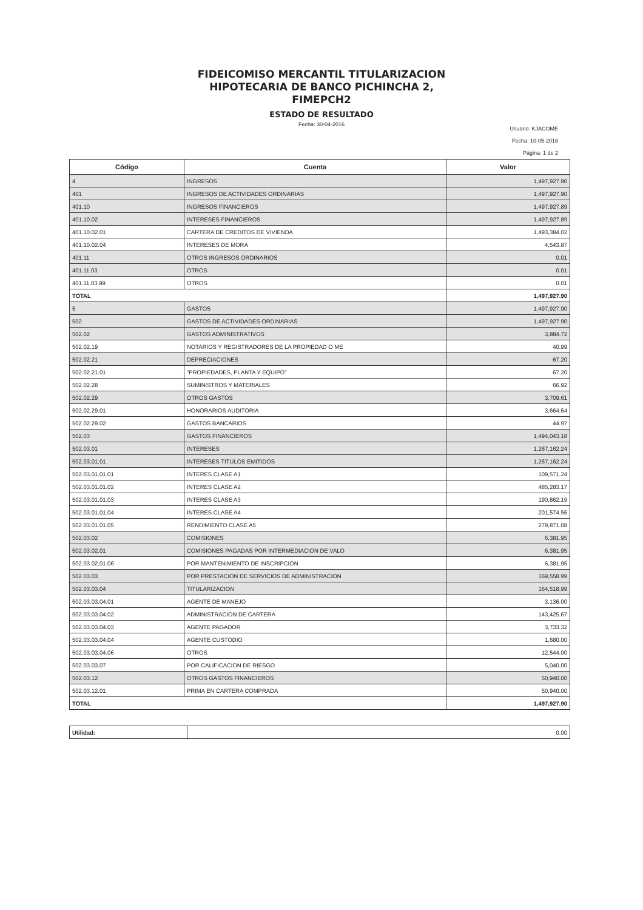FIDEICOMISO MERCANTIL TITULARIZACION
HIPOTECARIA DE BANCO PICHINCHA 2,
FIMEPCH2
ESTADO DE RESULTADO
Fecha: 30-04-2016
Usuario: KJACOME
Fecha: 10-05-2016
Página: 1 de 2
| Código | Cuenta | Valor |
| --- | --- | --- |
| 4 | INGRESOS | 1,497,927.90 |
| 401 | INGRESOS DE ACTIVIDADES ORDINARIAS | 1,497,927.90 |
| 401.10 | INGRESOS FINANCIEROS | 1,497,927.89 |
| 401.10.02 | INTERESES FINANCIEROS | 1,497,927.89 |
| 401.10.02.01 | CARTERA DE CREDITOS DE VIVIENDA | 1,493,384.02 |
| 401.10.02.04 | INTERESES DE MORA | 4,543.87 |
| 401.11 | OTROS INGRESOS ORDINARIOS | 0.01 |
| 401.11.03 | OTROS | 0.01 |
| 401.11.03.99 | OTROS | 0.01 |
| TOTAL | | 1,497,927.90 |
| 5 | GASTOS | 1,497,927.90 |
| 502 | GASTOS DE ACTIVIDADES ORDINARIAS | 1,497,927.90 |
| 502.02 | GASTOS ADMINISTRATIVOS | 3,884.72 |
| 502.02.19 | NOTARIOS Y REGISTRADORES DE LA PROPIEDAD O ME | 40.99 |
| 502.02.21 | DEPRECIACIONES | 67.20 |
| 502.02.21.01 | "PROPIEDADES, PLANTA Y EQUIPO" | 67.20 |
| 502.02.28 | SUMINISTROS Y MATERIALES | 66.92 |
| 502.02.29 | OTROS GASTOS | 3,709.61 |
| 502.02.29.01 | HONORARIOS AUDITORIA | 3,664.64 |
| 502.02.29.02 | GASTOS BANCARIOS | 44.97 |
| 502.03 | GASTOS FINANCIEROS | 1,494,043.18 |
| 502.03.01 | INTERESES | 1,267,162.24 |
| 502.03.01.01 | INTERESES TITULOS EMITIDOS | 1,267,162.24 |
| 502.03.01.01.01 | INTERES CLASE A1 | 109,571.24 |
| 502.03.01.01.02 | INTERES CLASE A2 | 485,283.17 |
| 502.03.01.01.03 | INTERES CLASE A3 | 190,862.19 |
| 502.03.01.01.04 | INTERES CLASE A4 | 201,574.56 |
| 502.03.01.01.05 | RENDIMIENTO CLASE A5 | 279,871.08 |
| 502.03.02 | COMISIONES | 6,381.95 |
| 502.03.02.01 | COMISIONES PAGADAS POR INTERMEDIACION DE VALO | 6,381.95 |
| 502.03.02.01.06 | POR MANTENIMIENTO DE INSCRIPCION | 6,381.95 |
| 502.03.03 | POR PRESTACION DE SERVICIOS DE ADMINISTRACION | 169,558.99 |
| 502.03.03.04 | TITULARIZACION | 164,518.99 |
| 502.03.03.04.01 | AGENTE DE MANEJO | 3,136.00 |
| 502.03.03.04.02 | ADMINISTRACION DE CARTERA | 143,425.67 |
| 502.03.03.04.03 | AGENTE PAGADOR | 3,733.32 |
| 502.03.03.04.04 | AGENTE CUSTODIO | 1,680.00 |
| 502.03.03.04.06 | OTROS | 12,544.00 |
| 502.03.03.07 | POR CALIFICACION DE RIESGO | 5,040.00 |
| 502.03.12 | OTROS GASTOS FINANCIEROS | 50,940.00 |
| 502.03.12.01 | PRIMA EN CARTERA COMPRADA | 50,940.00 |
| TOTAL | | 1,497,927.90 |
| Utilidad: | 0.00 |